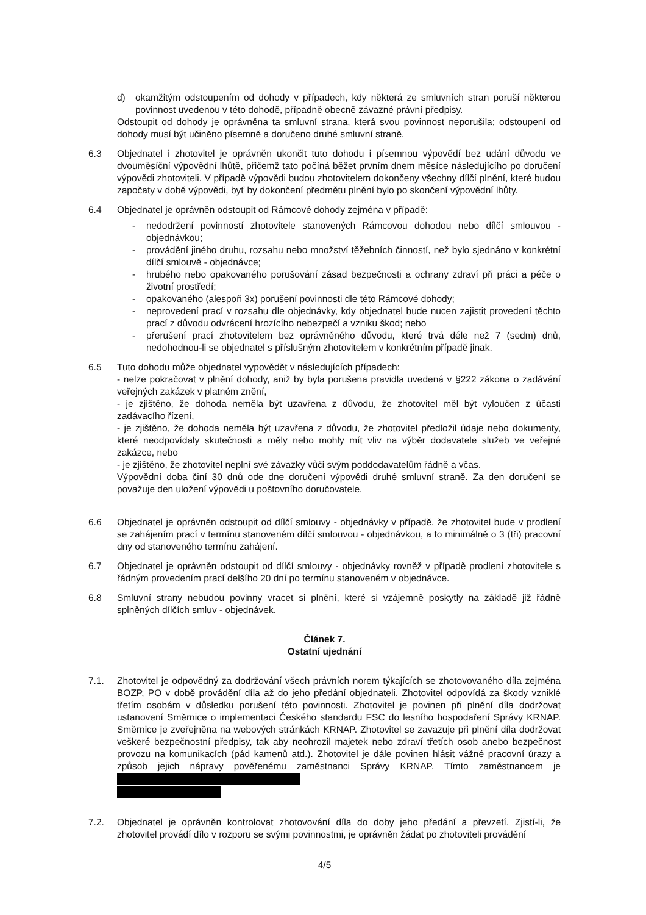d) okamžitým odstoupením od dohody v případech, kdy některá ze smluvních stran poruší některou povinnost uvedenou v této dohodě, případně obecně závazné právní předpisy.
Odstoupit od dohody je oprávněna ta smluvní strana, která svou povinnost neporušila; odstoupení od dohody musí být učiněno písemně a doručeno druhé smluvní straně.
6.3 Objednatel i zhotovitel je oprávněn ukončit tuto dohodu i písemnou výpovědí bez udání důvodu ve dvouměsíční výpovědní lhůtě, přičemž tato počíná běžet prvním dnem měsíce následujícího po doručení výpovědi zhotoviteli. V případě výpovědi budou zhotovitelem dokončeny všechny dílčí plnění, které budou započaty v době výpovědi, byť by dokončení předmětu plnění bylo po skončení výpovědní lhůty.
6.4 Objednatel je oprávněn odstoupit od Rámcové dohody zejména v případě:
- nedodržení povinností zhotovitele stanovených Rámcovou dohodou nebo dílčí smlouvou - objednávkou;
- provádění jiného druhu, rozsahu nebo množství těžebních činností, než bylo sjednáno v konkrétní dílčí smlouvě - objednávce;
- hrubého nebo opakovaného porušování zásad bezpečnosti a ochrany zdraví při práci a péče o životní prostředí;
- opakovaného (alespoň 3x) porušení povinnosti dle této Rámcové dohody;
- neprovedení prací v rozsahu dle objednávky, kdy objednatel bude nucen zajistit provedení těchto prací z důvodu odvrácení hrozícího nebezpečí a vzniku škod; nebo
- přerušení prací zhotovitelem bez oprávněného důvodu, které trvá déle než 7 (sedm) dnů, nedohodnou-li se objednatel s příslušným zhotovitelem v konkrétním případě jinak.
6.5 Tuto dohodu může objednatel vypovědět v následujících případech:
- nelze pokračovat v plnění dohody, aniž by byla porušena pravidla uvedená v §222 zákona o zadávání veřejných zakázek v platném znění,
- je zjištěno, že dohoda neměla být uzavřena z důvodu, že zhotovitel měl být vyloučen z účasti zadávacího řízení,
- je zjištěno, že dohoda neměla být uzavřena z důvodu, že zhotovitel předložil údaje nebo dokumenty, které neodpovídaly skutečnosti a měly nebo mohly mít vliv na výběr dodavatele služeb ve veřejné zakázce, nebo
- je zjištěno, že zhotovitel neplní své závazky vůči svým poddodavatelům řádně a včas.
Výpovědní doba činí 30 dnů ode dne doručení výpovědi druhé smluvní straně. Za den doručení se považuje den uložení výpovědi u poštovního doručovatele.
6.6 Objednatel je oprávněn odstoupit od dílčí smlouvy - objednávky v případě, že zhotovitel bude v prodlení se zahájením prací v termínu stanoveném dílčí smlouvou - objednávkou, a to minimálně o 3 (tři) pracovní dny od stanoveného termínu zahájení.
6.7 Objednatel je oprávněn odstoupit od dílčí smlouvy - objednávky rovněž v případě prodlení zhotovitele s řádným provedením prací delšího 20 dní po termínu stanoveném v objednávce.
6.8 Smluvní strany nebudou povinny vracet si plnění, které si vzájemně poskytly na základě již řádně splněných dílčích smluv - objednávek.
Článek 7.
Ostatní ujednání
7.1. Zhotovitel je odpovědný za dodržování všech právních norem týkajících se zhotovovaného díla zejména BOZP, PO v době provádění díla až do jeho předání objednateli. Zhotovitel odpovídá za škody vzniklé třetím osobám v důsledku porušení této povinnosti. Zhotovitel je povinen při plnění díla dodržovat ustanovení Směrnice o implementaci Českého standardu FSC do lesního hospodaření Správy KRNAP. Směrnice je zveřejněna na webových stránkách KRNAP. Zhotovitel se zavazuje při plnění díla dodržovat veškeré bezpečnostní předpisy, tak aby neohrozil majetek nebo zdraví třetích osob anebo bezpečnost provozu na komunikacích (pád kamenů atd.). Zhotovitel je dále povinen hlásit vážné pracovní úrazy a způsob jejich nápravy pověřenému zaměstnanci Správy KRNAP. Tímto zaměstnancem je
7.2. Objednatel je oprávněn kontrolovat zhotovování díla do doby jeho předání a převzetí. Zjistí-li, že zhotovitel provádí dílo v rozporu se svými povinnostmi, je oprávněn žádat po zhotoviteli provádění
4/5